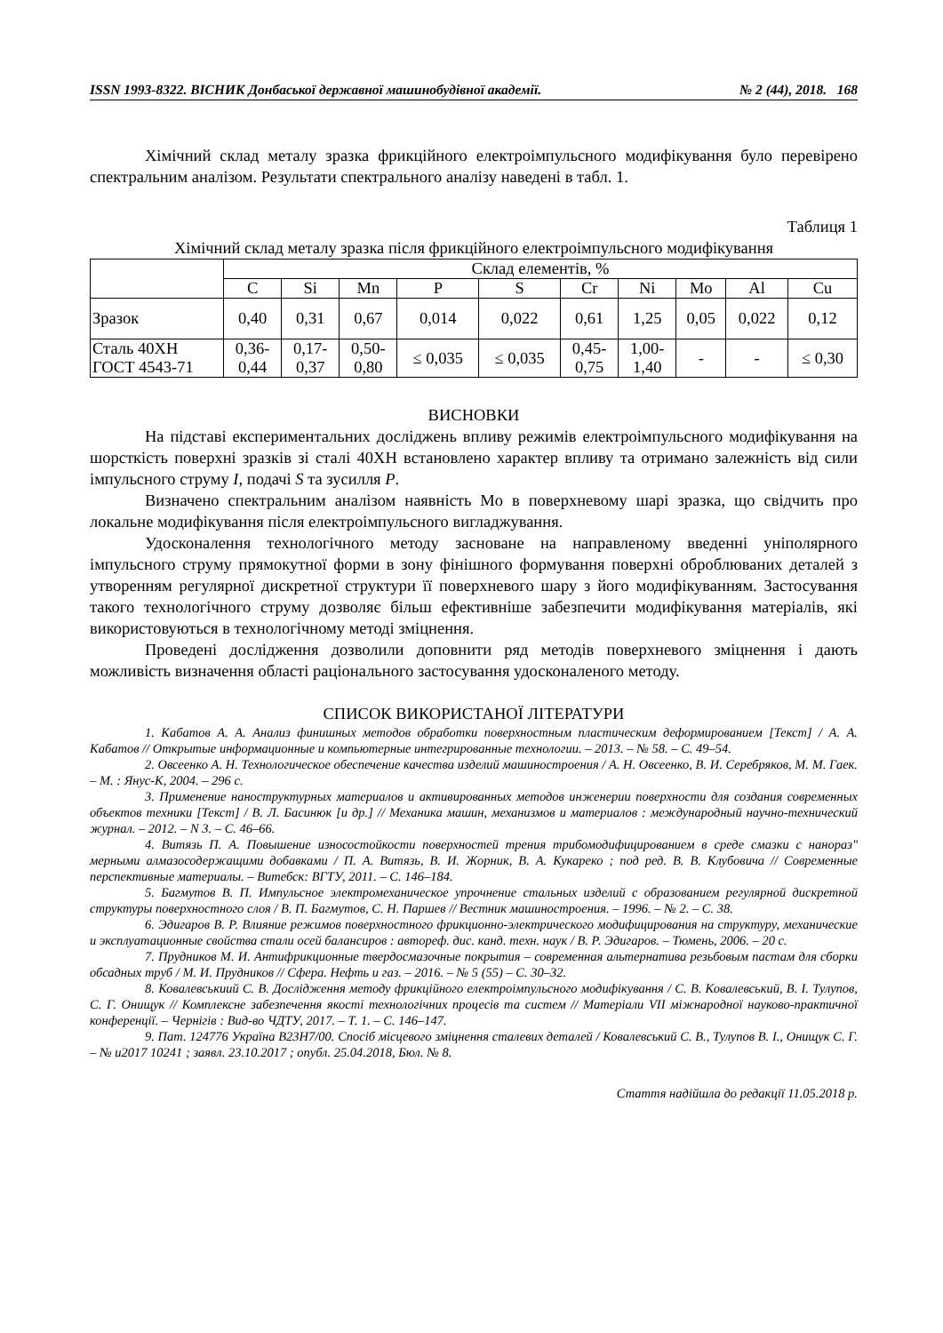ISSN 1993-8322. ВІСНИК Донбаської державної машинобудівної академії. № 2 (44), 2018. 168
Хімічний склад металу зразка фрикційного електроімпульсного модифікування було перевірено спектральним аналізом. Результати спектрального аналізу наведені в табл. 1.
Таблиця 1
Хімічний склад металу зразка після фрикційного електроімпульсного модифікування
| | Склад елементів, % | | | | | | | | | |
| --- | --- | --- | --- | --- | --- | --- | --- | --- | --- | --- |
| | C | Si | Mn | P | S | Cr | Ni | Mo | Al | Cu |
| Зразок | 0,40 | 0,31 | 0,67 | 0,014 | 0,022 | 0,61 | 1,25 | 0,05 | 0,022 | 0,12 |
| Сталь 40ХН ГОСТ 4543-71 | 0,36- 0,44 | 0,17- 0,37 | 0,50- 0,80 | ≤ 0,035 | ≤ 0,035 | 0,45- 0,75 | 1,00- 1,40 | - | - | ≤ 0,30 |
ВИСНОВКИ
На підставі експериментальних досліджень впливу режимів електроімпульсного модифікування на шорсткість поверхні зразків зі сталі 40ХН встановлено характер впливу та отримано залежність від сили імпульсного струму I, подачі S та зусилля P.
Визначено спектральним аналізом наявність Mo в поверхневому шарі зразка, що свідчить про локальне модифікування після електроімпульсного вигладжування.
Удосконалення технологічного методу засноване на направленому введенні уніполярного імпульсного струму прямокутної форми в зону фінішного формування поверхні оброблюваних деталей з утворенням регулярної дискретної структури її поверхневого шару з його модифікуванням. Застосування такого технологічного струму дозволяє більш ефективніше забезпечити модифікування матеріалів, які використовуються в технологічному методі зміцнення.
Проведені дослідження дозволили доповнити ряд методів поверхневого зміцнення і дають можливість визначення області раціонального застосування удосконаленого методу.
СПИСОК ВИКОРИСТАНОЇ ЛІТЕРАТУРИ
1. Кабатов А. А. Анализ финишных методов обработки поверхностным пластическим деформированием [Текст] / А. А. Кабатов // Открытые информационные и компьютерные интегрированные технологии. – 2013. – № 58. – С. 49–54.
2. Овсеенко А. Н. Технологическое обеспечение качества изделий машиностроения / А. Н. Овсеенко, В. И. Серебряков, М. М. Гаек. – М. : Янус-К, 2004. – 296 с.
3. Применение наноструктурных материалов и активированных методов инженерии поверхности для создания современных объектов техники [Текст] / В. Л. Басинюк [и др.] // Механика машин, механизмов и материалов : международный научно-технический журнал. – 2012. – N 3. – С. 46–66.
4. Витязь П. А. Повышение износостойкости поверхностей трения трибомодифицированием в среде смазки с нанораз" мерными алмазосодержащими добавками / П. А. Витязь, В. И. Жорник, В. А. Кукареко ; под ред. В. В. Клубовича // Современные перспективные материалы. – Витебск: ВГТУ, 2011. – С. 146–184.
5. Багмутов В. П. Импульсное электромеханическое упрочнение стальных изделий с образованием регулярной дискретной структуры поверхностного слоя / В. П. Багмутов, С. Н. Паршев // Вестник машиностроения. – 1996. – № 2. – С. 38.
6. Эдигаров В. Р. Влияние режимов поверхностного фрикционно-электрического модифицирования на структуру, механические и эксплуатационные свойства стали осей балансиров : автореф. дис. канд. техн. наук / В. Р. Эдигаров. – Тюмень, 2006. – 20 с.
7. Прудников М. И. Антифрикционные твердосмазочные покрытия – современная альтернатива резьбовым пастам для сборки обсадных труб / М. И. Прудников // Сфера. Нефть и газ. – 2016. – № 5 (55) – С. 30–32.
8. Ковалевськиий С. В. Дослідження методу фрикційного електроімпульсного модифікування / С. В. Ковалевський, В. І. Тулупов, С. Г. Онищук // Комплексне забезпечення якості технологічних процесів та систем // Матеріали VII міжнародної науково-практичної конференції. – Чернігів : Вид-во ЧДТУ, 2017. – Т. 1. – С. 146–147.
9. Пат. 124776 Україна В23Н7/00. Спосіб місцевого зміцнення сталевих деталей / Ковалевський С. В., Тулупов В. І., Онищук С. Г. – № u2017 10241 ; заявл. 23.10.2017 ; опубл. 25.04.2018, Бюл. № 8.
Стаття надійшла до редакції 11.05.2018 р.